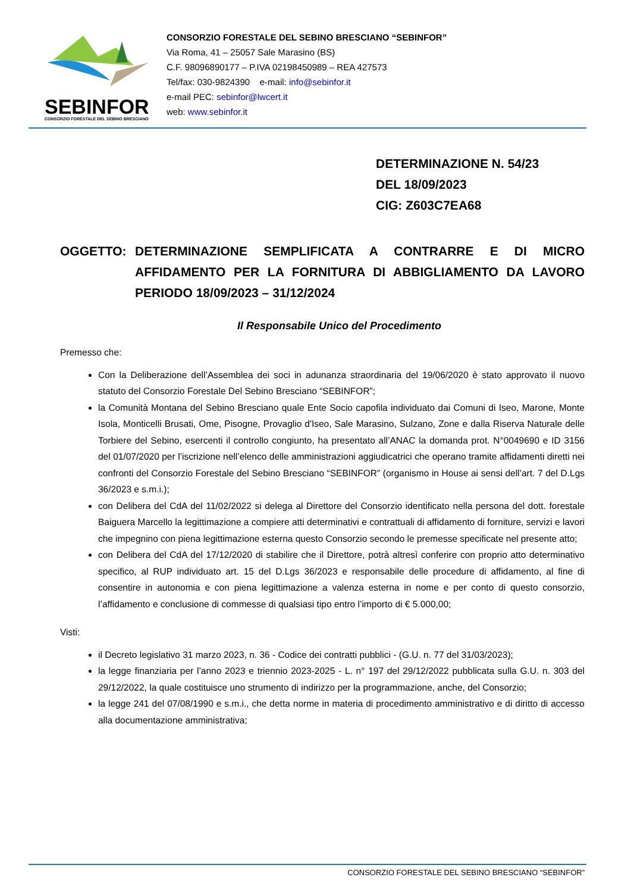SEBINFOR
CONSORZIO FORESTALE DEL SEBINO BRESCIANO
CONSORZIO FORESTALE DEL SEBINO BRESCIANO “SEBINFOR”
Via Roma, 41 – 25057 Sale Marasino (BS)
C.F. 98096890177 – P.IVA 02198450989 – REA 427573
Tel/fax: 030-9824390 e-mail: info@sebinfor.it
e-mail PEC: sebinfor@lwcert.it
web: www.sebinfor.it
DETERMINAZIONE N. 54/23
DEL 18/09/2023
CIG: Z603C7EA68
OGGETTO: DETERMINAZIONE SEMPLIFICATA A CONTRARRE E DI MICRO AFFIDAMENTO PER LA FORNITURA DI ABBIGLIAMENTO DA LAVORO PERIODO 18/09/2023 – 31/12/2024
Il Responsabile Unico del Procedimento
Premesso che:
Con la Deliberazione dell’Assemblea dei soci in adunanza straordinaria del 19/06/2020 è stato approvato il nuovo statuto del Consorzio Forestale Del Sebino Bresciano “SEBINFOR”;
la Comunità Montana del Sebino Bresciano quale Ente Socio capofila individuato dai Comuni di Iseo, Marone, Monte Isola, Monticelli Brusati, Ome, Pisogne, Provaglio d'Iseo, Sale Marasino, Sulzano, Zone e dalla Riserva Naturale delle Torbiere del Sebino, esercenti il controllo congiunto, ha presentato all’ANAC la domanda prot. N°0049690 e ID 3156 del 01/07/2020 per l’iscrizione nell’elenco delle amministrazioni aggiudicatrici che operano tramite affidamenti diretti nei confronti del Consorzio Forestale del Sebino Bresciano “SEBINFOR” (organismo in House ai sensi dell’art. 7 del D.Lgs 36/2023 e s.m.i.);
con Delibera del CdA del 11/02/2022 si delega al Direttore del Consorzio identificato nella persona del dott. forestale Baiguera Marcello la legittimazione a compiere atti determinativi e contrattuali di affidamento di forniture, servizi e lavori che impegnino con piena legittimazione esterna questo Consorzio secondo le premesse specificate nel presente atto;
con Delibera del CdA del 17/12/2020 di stabilire che il Direttore, potrà altresì conferire con proprio atto determinativo specifico, al RUP individuato art. 15 del D.Lgs 36/2023 e responsabile delle procedure di affidamento, al fine di consentire in autonomia e con piena legittimazione a valenza esterna in nome e per conto di questo consorzio, l’affidamento e conclusione di commesse di qualsiasi tipo entro l’importo di € 5.000,00;
Visti:
il Decreto legislativo 31 marzo 2023, n. 36 - Codice dei contratti pubblici - (G.U. n. 77 del 31/03/2023);
la legge finanziaria per l’anno 2023 e triennio 2023-2025 - L. n° 197 del 29/12/2022 pubblicata sulla G.U. n. 303 del 29/12/2022, la quale costituisce uno strumento di indirizzo per la programmazione, anche, del Consorzio;
la legge 241 del 07/08/1990 e s.m.i., che detta norme in materia di procedimento amministrativo e di diritto di accesso alla documentazione amministrativa;
CONSORZIO FORESTALE DEL SEBINO BRESCIANO “SEBINFOR”